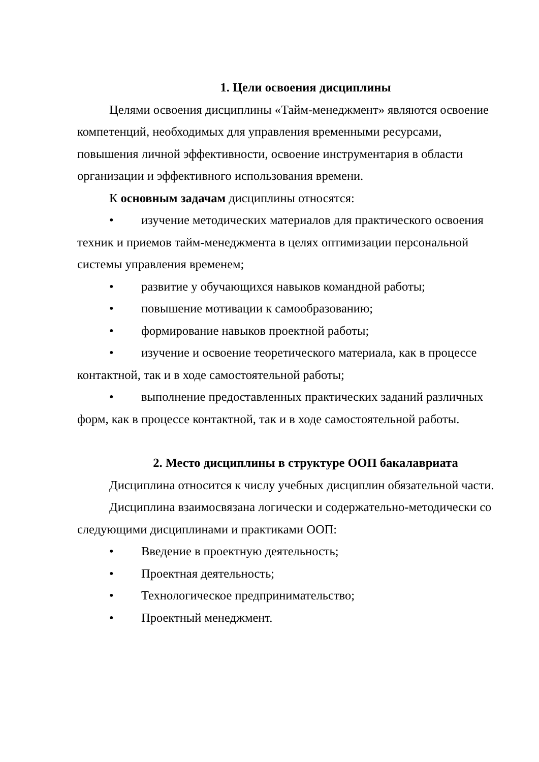1. Цели освоения дисциплины
Целями освоения дисциплины «Тайм-менеджмент» являются освоение компетенций, необходимых для управления временными ресурсами, повышения личной эффективности, освоение инструментария в области организации и эффективного использования времени.
К основным задачам дисциплины относятся:
• изучение методических материалов для практического освоения техник и приемов тайм-менеджмента в целях оптимизации персональной системы управления временем;
• развитие у обучающихся навыков командной работы;
• повышение мотивации к самообразованию;
• формирование навыков проектной работы;
• изучение и освоение теоретического материала, как в процессе контактной, так и в ходе самостоятельной работы;
• выполнение предоставленных практических заданий различных форм, как в процессе контактной, так и в ходе самостоятельной работы.
2. Место дисциплины в структуре ООП бакалавриата
Дисциплина относится к числу учебных дисциплин обязательной части.
Дисциплина взаимосвязана логически и содержательно-методически со следующими дисциплинами и практиками ООП:
• Введение в проектную деятельность;
• Проектная деятельность;
• Технологическое предпринимательство;
• Проектный менеджмент.